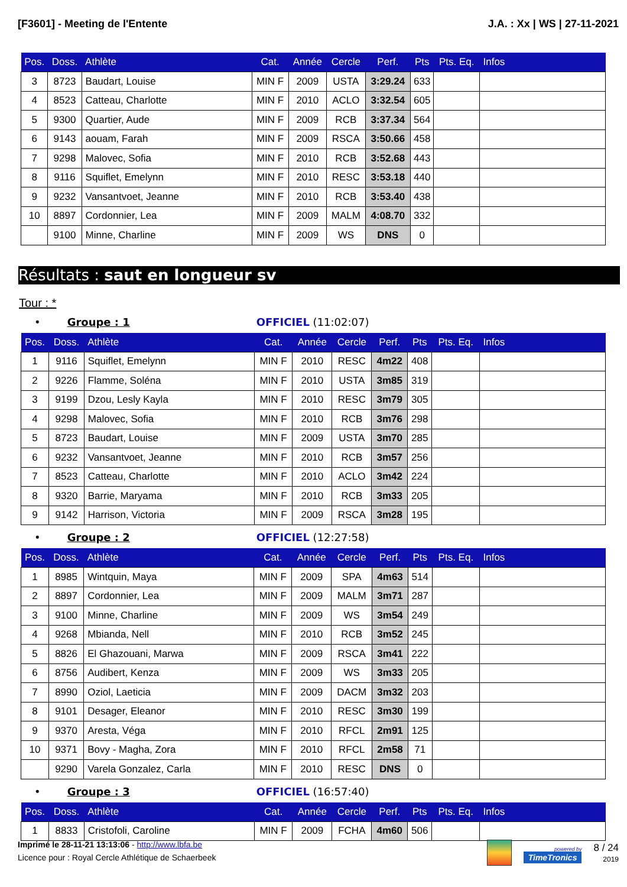[F3601] - Meeting de l'Entente J.A. : Xx | WS | 27-11-2021
| Pos. | Doss. | Athlète | Cat. | Année | Cercle | Perf. | Pts | Pts. Eq. | Infos |
| --- | --- | --- | --- | --- | --- | --- | --- | --- | --- |
| 3 | 8723 | Baudart, Louise | MIN F | 2009 | USTA | 3:29.24 | 633 | | |
| 4 | 8523 | Catteau, Charlotte | MIN F | 2010 | ACLO | 3:32.54 | 605 | | |
| 5 | 9300 | Quartier, Aude | MIN F | 2009 | RCB | 3:37.34 | 564 | | |
| 6 | 9143 | aouam, Farah | MIN F | 2009 | RSCA | 3:50.66 | 458 | | |
| 7 | 9298 | Malovec, Sofia | MIN F | 2010 | RCB | 3:52.68 | 443 | | |
| 8 | 9116 | Squiflet, Emelynn | MIN F | 2010 | RESC | 3:53.18 | 440 | | |
| 9 | 9232 | Vansantvoet, Jeanne | MIN F | 2010 | RCB | 3:53.40 | 438 | | |
| 10 | 8897 | Cordonnier, Lea | MIN F | 2009 | MALM | 4:08.70 | 332 | | |
| | 9100 | Minne, Charline | MIN F | 2009 | WS | DNS | 0 | | |
Résultats : saut en longueur sv
Tour : *
• Groupe : 1 OFFICIEL (11:02:07)
| Pos. | Doss. | Athlète | Cat. | Année | Cercle | Perf. | Pts | Pts. Eq. | Infos |
| --- | --- | --- | --- | --- | --- | --- | --- | --- | --- |
| 1 | 9116 | Squiflet, Emelynn | MIN F | 2010 | RESC | 4m22 | 408 | | |
| 2 | 9226 | Flamme, Soléna | MIN F | 2010 | USTA | 3m85 | 319 | | |
| 3 | 9199 | Dzou, Lesly Kayla | MIN F | 2010 | RESC | 3m79 | 305 | | |
| 4 | 9298 | Malovec, Sofia | MIN F | 2010 | RCB | 3m76 | 298 | | |
| 5 | 8723 | Baudart, Louise | MIN F | 2009 | USTA | 3m70 | 285 | | |
| 6 | 9232 | Vansantvoet, Jeanne | MIN F | 2010 | RCB | 3m57 | 256 | | |
| 7 | 8523 | Catteau, Charlotte | MIN F | 2010 | ACLO | 3m42 | 224 | | |
| 8 | 9320 | Barrie, Maryama | MIN F | 2010 | RCB | 3m33 | 205 | | |
| 9 | 9142 | Harrison, Victoria | MIN F | 2009 | RSCA | 3m28 | 195 | | |
• Groupe : 2 OFFICIEL (12:27:58)
| Pos. | Doss. | Athlète | Cat. | Année | Cercle | Perf. | Pts | Pts. Eq. | Infos |
| --- | --- | --- | --- | --- | --- | --- | --- | --- | --- |
| 1 | 8985 | Wintquin, Maya | MIN F | 2009 | SPA | 4m63 | 514 | | |
| 2 | 8897 | Cordonnier, Lea | MIN F | 2009 | MALM | 3m71 | 287 | | |
| 3 | 9100 | Minne, Charline | MIN F | 2009 | WS | 3m54 | 249 | | |
| 4 | 9268 | Mbianda, Nell | MIN F | 2010 | RCB | 3m52 | 245 | | |
| 5 | 8826 | El Ghazouani, Marwa | MIN F | 2009 | RSCA | 3m41 | 222 | | |
| 6 | 8756 | Audibert, Kenza | MIN F | 2009 | WS | 3m33 | 205 | | |
| 7 | 8990 | Oziol, Laeticia | MIN F | 2009 | DACM | 3m32 | 203 | | |
| 8 | 9101 | Desager, Eleanor | MIN F | 2010 | RESC | 3m30 | 199 | | |
| 9 | 9370 | Aresta, Véga | MIN F | 2010 | RFCL | 2m91 | 125 | | |
| 10 | 9371 | Bovy - Magha, Zora | MIN F | 2010 | RFCL | 2m58 | 71 | | |
| | 9290 | Varela Gonzalez, Carla | MIN F | 2010 | RESC | DNS | 0 | | |
• Groupe : 3 OFFICIEL (16:57:40)
| Pos. | Doss. | Athlète | Cat. | Année | Cercle | Perf. | Pts | Pts. Eq. | Infos |
| --- | --- | --- | --- | --- | --- | --- | --- | --- | --- |
| 1 | 8833 | Cristofoli, Caroline | MIN F | 2009 | FCHA | 4m60 | 506 | | |
Imprimé le 28-11-21 13:13:06 - http://www.lbfa.be
Licence pour : Royal Cercle Athlétique de Schaerbeek
powered by
TimeTronics
8 / 24
2019